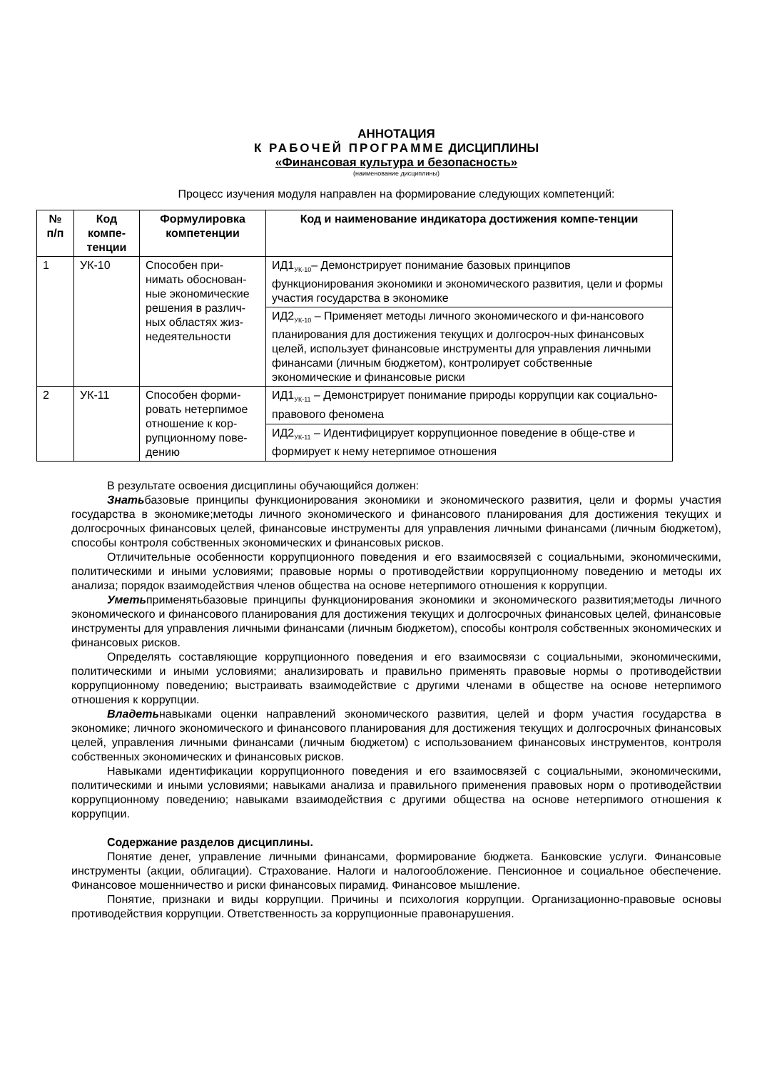АННОТАЦИЯ
К РАБОЧЕЙ ПРОГРАММЕ ДИСЦИПЛИНЫ
«Финансовая культура и безопасность»
(наименование дисциплины)
Процесс изучения модуля направлен на формирование следующих компетенций:
| № п/п | Код компе-тенции | Формулировка компетенции | Код и наименование индикатора достижения компе-тенции |
| --- | --- | --- | --- |
| 1 | УК-10 | Способен при-нимать обоснован-ные экономические решения в различ-ных областях жиз-недеятельности | ИД1<sub>УК-10</sub>– Демонстрирует понимание базовых принципов функционирования экономики и экономического развития, цели и формы участия государства в экономике |
| | | | ИД2<sub>УК-10</sub> – Применяет методы личного экономического и фи-нансового планирования для достижения текущих и долгосроч-ных финансовых целей, использует финансовые инструменты для управления личными финансами (личным бюджетом), контролирует собственные экономические и финансовые риски |
| 2 | УК-11 | Способен форми-ровать нетерпимое отношение к кор-рупционному пове-дению | ИД1<sub>УК-11</sub> – Демонстрирует понимание природы коррупции как социально-правового феномена |
| | | | ИД2<sub>УК-11</sub> – Идентифицирует коррупционное поведение в обще-стве и формирует к нему нетерпимое отношения |
В результате освоения дисциплины обучающийся должен:
Знатьбазовые принципы функционирования экономики и экономического развития, цели и формы участия государства в экономике;методы личного экономического и финансового планирования для достижения текущих и долгосрочных финансовых целей, финансовые инструменты для управления личными финансами (личным бюджетом), способы контроля собственных экономических и финансовых рисков.
Отличительные особенности коррупционного поведения и его взаимосвязей с социальными, экономическими, политическими и иными условиями; правовые нормы о противодействии коррупционному поведению и методы их анализа; порядок взаимодействия членов общества на основе нетерпимого отношения к коррупции.
Уметьприменятьбазовые принципы функционирования экономики и экономического развития;методы личного экономического и финансового планирования для достижения текущих и долгосрочных финансовых целей, финансовые инструменты для управления личными финансами (личным бюджетом), способы контроля собственных экономических и финансовых рисков.
Определять составляющие коррупционного поведения и его взаимосвязи с социальными, экономическими, политическими и иными условиями; анализировать и правильно применять правовые нормы о противодействии коррупционному поведению; выстраивать взаимодействие с другими членами в обществе на основе нетерпимого отношения к коррупции.
Владетьнавыками оценки направлений экономического развития, целей и форм участия государства в экономике; личного экономического и финансового планирования для достижения текущих и долгосрочных финансовых целей, управления личными финансами (личным бюджетом) с использованием финансовых инструментов, контроля собственных экономических и финансовых рисков.
Навыками идентификации коррупционного поведения и его взаимосвязей с социальными, экономическими, политическими и иными условиями; навыками анализа и правильного применения правовых норм о противодействии коррупционному поведению; навыками взаимодействия с другими общества на основе нетерпимого отношения к коррупции.
Содержание разделов дисциплины.
Понятие денег, управление личными финансами, формирование бюджета. Банковские услуги. Финансовые инструменты (акции, облигации). Страхование. Налоги и налогообложение. Пенсионное и социальное обеспечение. Финансовое мошенничество и риски финансовых пирамид. Финансовое мышление.
Понятие, признаки и виды коррупции. Причины и психология коррупции. Организационно-правовые основы противодействия коррупции. Ответственность за коррупционные правонарушения.